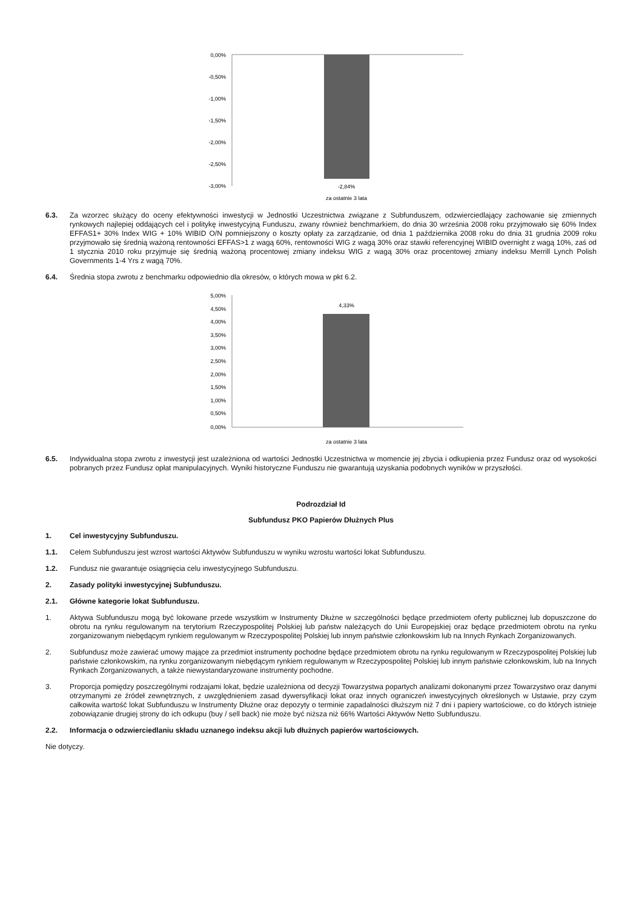0,00%
-0,50%
-1,00%
-1,50%
-2,00%
-2,50%
-3,00%
-2,84%
za ostatnie 3 lata
6.3. Za wzorzec służący do oceny efektywności inwestycji w Jednostki Uczestnictwa związane z Subfunduszem, odzwierciedlający zachowanie się zmiennych rynkowych najlepiej oddających cel i politykę inwestycyjną Funduszu, zwany również benchmarkiem, do dnia 30 września 2008 roku przyjmowało się 60% Index EFFAS1+ 30% Index WIG + 10% WIBID O/N pomniejszony o koszty opłaty za zarządzanie, od dnia 1 października 2008 roku do dnia 31 grudnia 2009 roku przyjmowało się średnią ważoną rentowności EFFAS>1 z wagą 60%, rentowności WIG z wagą 30% oraz stawki referencyjnej WIBID overnight z wagą 10%, zaś od 1 stycznia 2010 roku przyjmuje się średnią ważoną procentowej zmiany indeksu WIG z wagą 30% oraz procentowej zmiany indeksu Merrill Lynch Polish Governments 1-4 Yrs z wagą 70%.
6.4. Średnia stopa zwrotu z benchmarku odpowiednio dla okresów, o których mowa w pkt 6.2.
5,00%
4,50%
4,00%
3,50%
3,00%
2,50%
2,00%
1,50%
1,00%
0,50%
0,00%
4,33%
za ostatnie 3 lata
6.5. Indywidualna stopa zwrotu z inwestycji jest uzależniona od wartości Jednostki Uczestnictwa w momencie jej zbycia i odkupienia przez Fundusz oraz od wysokości pobranych przez Fundusz opłat manipulacyjnych. Wyniki historyczne Funduszu nie gwarantują uzyskania podobnych wyników w przyszłości.
Podrozdział Id
Subfundusz PKO Papierów Dłużnych Plus
1. Cel inwestycyjny Subfunduszu.
1.1. Celem Subfunduszu jest wzrost wartości Aktywów Subfunduszu w wyniku wzrostu wartości lokat Subfunduszu.
1.2. Fundusz nie gwarantuje osiągnięcia celu inwestycyjnego Subfunduszu.
2. Zasady polityki inwestycyjnej Subfunduszu.
2.1. Główne kategorie lokat Subfunduszu.
1. Aktywa Subfunduszu mogą być lokowane przede wszystkim w Instrumenty Dłużne w szczególności będące przedmiotem oferty publicznej lub dopuszczone do obrotu na rynku regulowanym na terytorium Rzeczypospolitej Polskiej lub państw należących do Unii Europejskiej oraz będące przedmiotem obrotu na rynku zorganizowanym niebędącym rynkiem regulowanym w Rzeczypospolitej Polskiej lub innym państwie członkowskim lub na Innych Rynkach Zorganizowanych.
2. Subfundusz może zawierać umowy mające za przedmiot instrumenty pochodne będące przedmiotem obrotu na rynku regulowanym w Rzeczypospolitej Polskiej lub państwie członkowskim, na rynku zorganizowanym niebędącym rynkiem regulowanym w Rzeczypospolitej Polskiej lub innym państwie członkowskim, lub na Innych Rynkach Zorganizowanych, a także niewystandaryzowane instrumenty pochodne.
3. Proporcja pomiędzy poszczególnymi rodzajami lokat, będzie uzależniona od decyzji Towarzystwa popartych analizami dokonanymi przez Towarzystwo oraz danymi otrzymanymi ze źródeł zewnętrznych, z uwzględnieniem zasad dywersyfikacji lokat oraz innych ograniczeń inwestycyjnych określonych w Ustawie, przy czym całkowita wartość lokat Subfunduszu w Instrumenty Dłużne oraz depozyty o terminie zapadalności dłuższym niż 7 dni i papiery wartościowe, co do których istnieje zobowiązanie drugiej strony do ich odkupu (buy / sell back) nie może być niższa niż 66% Wartości Aktywów Netto Subfunduszu.
2.2. Informacja o odzwierciedlaniu składu uznanego indeksu akcji lub dłużnych papierów wartościowych.
Nie dotyczy.